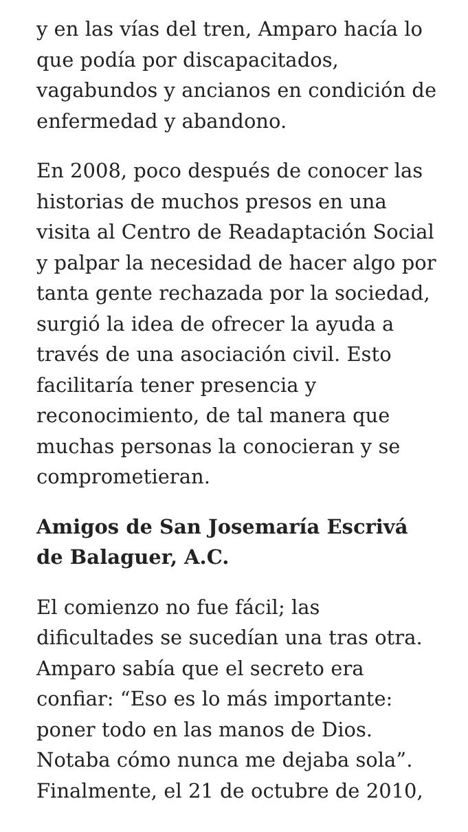y en las vías del tren, Amparo hacía lo que podía por discapacitados, vagabundos y ancianos en condición de enfermedad y abandono.
En 2008, poco después de conocer las historias de muchos presos en una visita al Centro de Readaptación Social y palpar la necesidad de hacer algo por tanta gente rechazada por la sociedad, surgió la idea de ofrecer la ayuda a través de una asociación civil. Esto facilitaría tener presencia y reconocimiento, de tal manera que muchas personas la conocieran y se comprometieran.
Amigos de San Josemaría Escrivá de Balaguer, A.C.
El comienzo no fue fácil; las dificultades se sucedían una tras otra. Amparo sabía que el secreto era confiar: “Eso es lo más importante: poner todo en las manos de Dios. Notaba cómo nunca me dejaba sola”. Finalmente, el 21 de octubre de 2010,